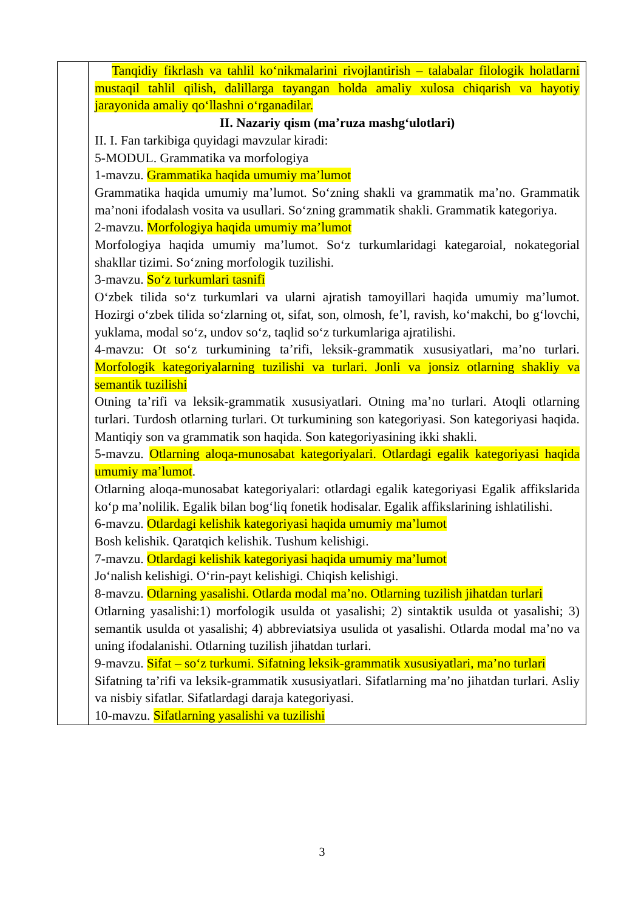| | Tanqidiy fikrlash va tahlil ko‘nikmalarini rivojlantirish – talabalar filologik holatlarni mustaqil tahlil qilish, dalillarga tayangan holda amaliy xulosa chiqarish va hayotiy jarayonida amaliy qo‘llashni o‘rganadilar. II. Nazariy qism (ma’ruza mashg‘ulotlari) II. I. Fan tarkibiga quyidagi mavzular kiradi: 5-MODUL. Grammatika va morfologiya 1-mavzu. Grammatika haqida umumiy ma’lumot Grammatika haqida umumiy ma’lumot. So‘zning shakli va grammatik ma’no. Grammatik ma’noni ifodalash vosita va usullari. So‘zning grammatik shakli. Grammatik kategoriya. 2-mavzu. Morfologiya haqida umumiy ma’lumot Morfologiya haqida umumiy ma’lumot. So‘z turkumlaridagi kategaroial, nokategorial shakllar tizimi. So‘zning morfologik tuzilishi. 3-mavzu. So‘z turkumlari tasnifi O‘zbek tilida so‘z turkumlari va ularni ajratish tamoyillari haqida umumiy ma’lumot. Hozirgi o‘zbek tilida so‘zlarning ot, sifat, son, olmosh, fe’l, ravish, ko‘makchi, bo g‘lovchi, yuklama, modal so‘z, undov so‘z, taqlid so‘z turkumlariga ajratilishi. 4-mavzu: Ot so‘z turkumining ta’rifi, leksik-grammatik xususiyatlari, ma’no turlari. Morfologik kategoriyalarning tuzilishi va turlari. Jonli va jonsiz otlarning shakliy va semantik tuzilishi Otning ta’rifi va leksik-grammatik xususiyatlari. Otning ma’no turlari. Atoqli otlarning turlari. Turdosh otlarning turlari. Ot turkumining son kategoriyasi. Son kategoriyasi haqida. Mantiqiy son va grammatik son haqida. Son kategoriyasining ikki shakli. 5-mavzu. Otlarning aloqa-munosabat kategoriyalari. Otlardagi egalik kategoriyasi haqida umumiy ma’lumot . Otlarning aloqa-munosabat kategoriyalari: otlardagi egalik kategoriyasi Egalik affikslarida ko‘p ma’nolilik. Egalik bilan bog‘liq fonetik hodisalar. Egalik affikslarining ishlatilishi. 6-mavzu. Otlardagi kelishik kategoriyasi haqida umumiy ma’lumot Bosh kelishik. Qaratqich kelishik. Tushum kelishigi. 7-mavzu. Otlardagi kelishik kategoriyasi haqida umumiy ma’lumot Jo‘nalish kelishigi. O‘rin-payt kelishigi. Chiqish kelishigi. 8-mavzu. Otlarning yasalishi. Otlarda modal ma’no. Otlarning tuzilish jihatdan turlari Otlarning yasalishi:1) morfologik usulda ot yasalishi; 2) sintaktik usulda ot yasalishi; 3) semantik usulda ot yasalishi; 4) abbreviatsiya usulida ot yasalishi. Otlarda modal ma’no va uning ifodalanishi. Otlarning tuzilish jihatdan turlari. 9-mavzu. Sifat – so‘z turkumi. Sifatning leksik-grammatik xususiyatlari, ma’no turlari Sifatning ta’rifi va leksik-grammatik xususiyatlari. Sifatlarning ma’no jihatdan turlari. Asliy va nisbiy sifatlar. Sifatlardagi daraja kategoriyasi. 10-mavzu. Sifatlarning yasalishi va tuzilishi |
3